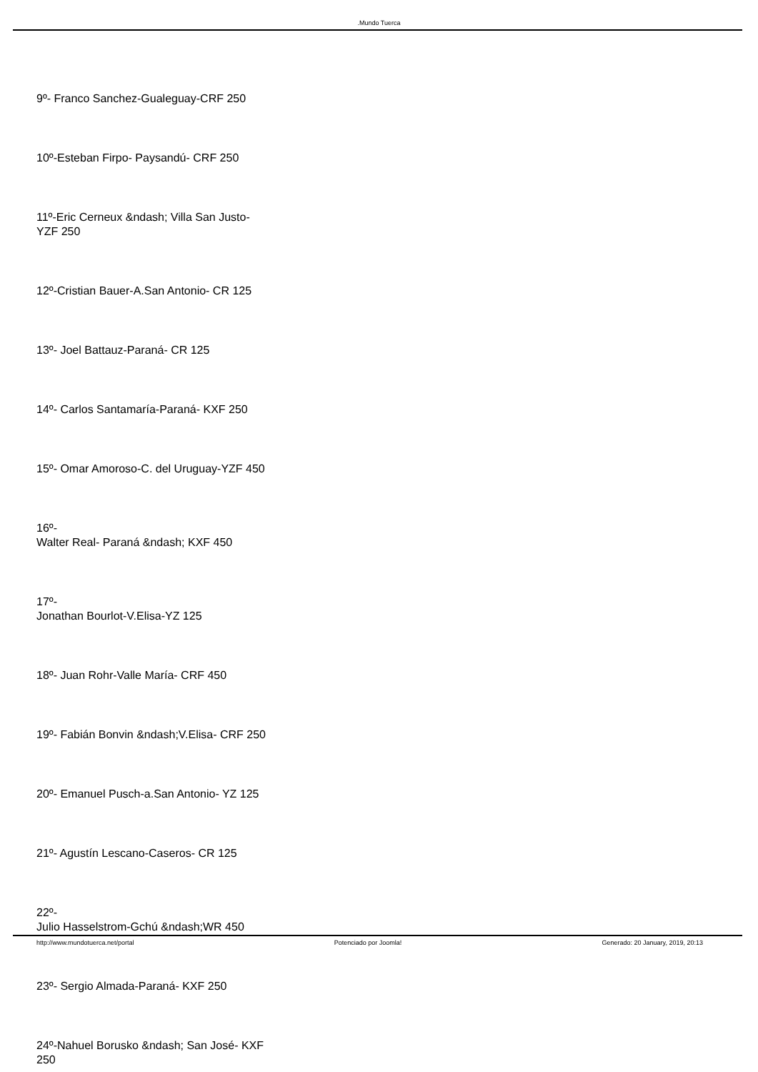.Mundo Tuerca
9º- Franco Sanchez-Gualeguay-CRF 250
10º-Esteban Firpo- Paysandú- CRF 250
11º-Eric Cerneux &ndash; Villa San Justo- YZF 250
12º-Cristian Bauer-A.San Antonio- CR 125
13º- Joel Battauz-Paraná- CR 125
14º- Carlos Santamaría-Paraná- KXF 250
15º- Omar Amoroso-C. del Uruguay-YZF 450
16º-
Walter Real- Paraná &ndash; KXF 450
17º-
Jonathan Bourlot-V.Elisa-YZ 125
18º- Juan Rohr-Valle María- CRF 450
19º- Fabián Bonvin &ndash;V.Elisa- CRF 250
20º- Emanuel Pusch-a.San Antonio- YZ 125
21º- Agustín Lescano-Caseros- CR 125
22º-
Julio Hasselstrom-Gchú &ndash;WR 450
23º- Sergio Almada-Paraná- KXF 250
24º-Nahuel Borusko &ndash; San José- KXF 250
http://www.mundotuerca.net/portal Potenciado por Joomla! Generado: 20 January, 2019, 20:13